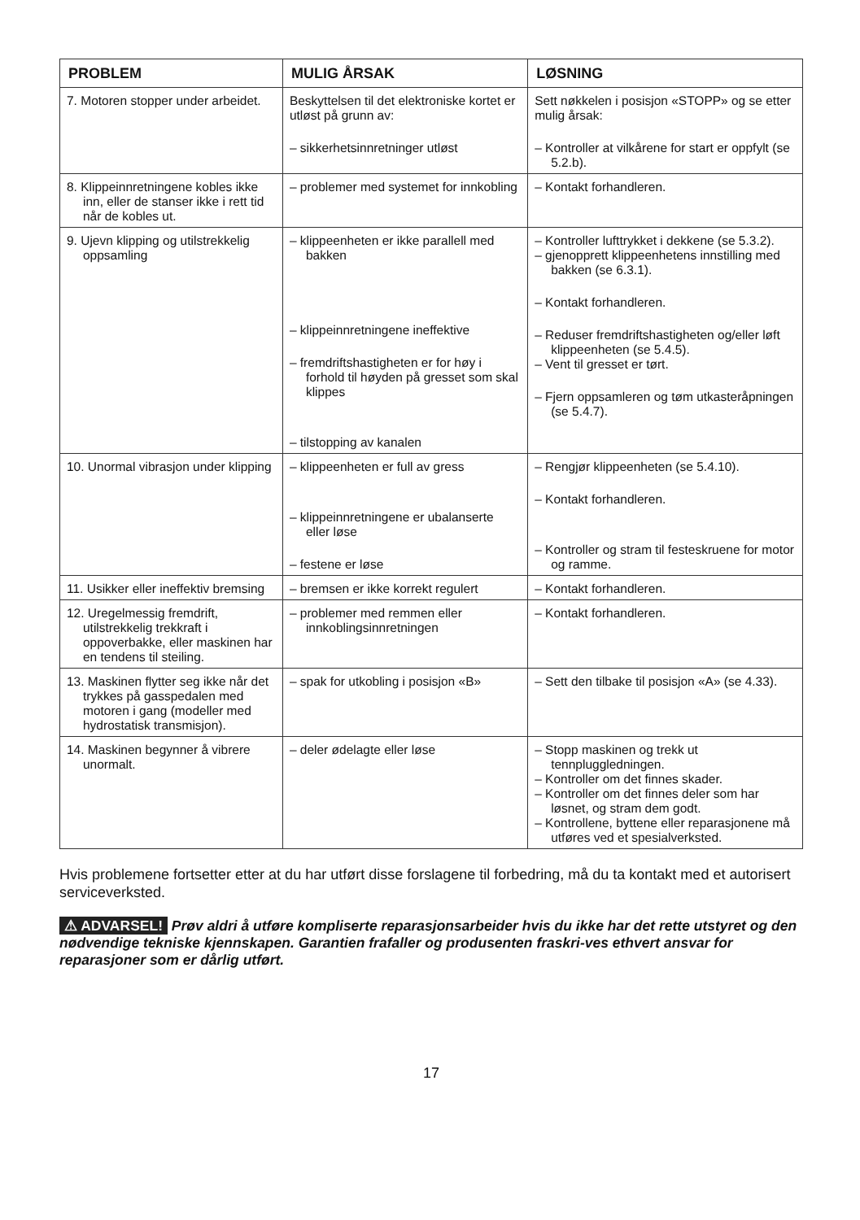| PROBLEM | MULIG ÅRSAK | LØSNING |
| --- | --- | --- |
| 7. Motoren stopper under arbeidet. | Beskyttelsen til det elektroniske kortet er utløst på grunn av: – sikkerhetsinnretninger utløst | Sett nøkkelen i posisjon «STOPP» og se etter mulig årsak: – Kontroller at vilkårene for start er oppfylt (se 5.2.b). |
| 8. Klippeinnretningene kobles ikke inn, eller de stanser ikke i rett tid når de kobles ut. | – problemer med systemet for innkobling | – Kontakt forhandleren. |
| 9. Ujevn klipping og utilstrekkelig oppsamling | – klippeenheten er ikke parallell med bakken – klippeinnretningene ineffektive – fremdriftshastigheten er for høy i forhold til høyden på gresset som skal klippes – tilstopping av kanalen | – Kontroller lufttrykket i dekkene (se 5.3.2). – gjenopprett klippeenhetens innstilling med bakken (se 6.3.1). – Kontakt forhandleren. – Reduser fremdriftshastigheten og/eller løft klippeenheten (se 5.4.5). – Vent til gresset er tørt. – Fjern oppsamleren og tøm utkasteråpningen (se 5.4.7). |
| 10. Unormal vibrasjon under klipping | – klippeenheten er full av gress – klippeinnretningene er ubalanserte eller løse – festene er løse | – Rengjør klippeenheten (se 5.4.10). – Kontakt forhandleren. – Kontroller og stram til festeskruene for motor og ramme. |
| 11. Usikker eller ineffektiv bremsing | – bremsen er ikke korrekt regulert | – Kontakt forhandleren. |
| 12. Uregelmessig fremdrift, utilstrekkelig trekkraft i oppoverbakke, eller maskinen har en tendens til steiling. | – problemer med remmen eller innkoblingsinnretningen | – Kontakt forhandleren. |
| 13. Maskinen flytter seg ikke når det trykkes på gasspedalen med motoren i gang (modeller med hydrostatisk transmisjon). | – spak for utkobling i posisjon «B» | – Sett den tilbake til posisjon «A» (se 4.33). |
| 14. Maskinen begynner å vibrere unormalt. | – deler ødelagte eller løse | – Stopp maskinen og trekk ut tennpluggledningen. – Kontroller om det finnes skader. – Kontroller om det finnes deler som har løsnet, og stram dem godt. – Kontrollene, byttene eller reparasjonene må utføres ved et spesialverksted. |
Hvis problemene fortsetter etter at du har utført disse forslagene til forbedring, må du ta kontakt med et autorisert serviceverksted.
⚠ ADVARSEL! Prøv aldri å utføre kompliserte reparasjonsarbeider hvis du ikke har det rette utstyret og den nødvendige tekniske kjennskapen. Garantien frafaller og produsenten fraskri-ves ethvert ansvar for reparasjoner som er dårlig utført.
17